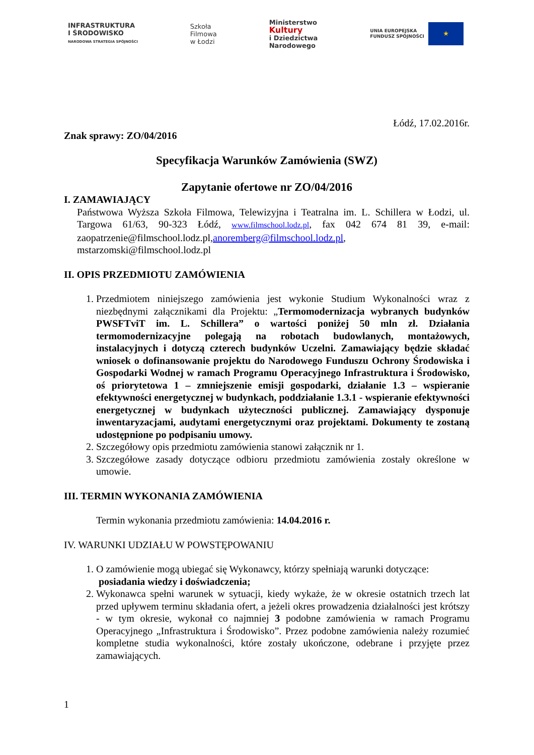INFRASTRUKTURA
I ŚRODOWISKO
NARODOWA STRATEGIA SPÓJNOŚCI
Szkoła
Filmowa
w Łodzi
Ministerstwo
Kultury
i Dziedzictwa
Narodowego
UNIA EUROPEJSKA
FUNDUSZ SPÓJNOŚCI ★
Łódź, 17.02.2016r.
Znak sprawy: ZO/04/2016
Specyfikacja Warunków Zamówienia (SWZ)
Zapytanie ofertowe nr ZO/04/2016
I. ZAMAWIAJĄCY
Państwowa Wyższa Szkoła Filmowa, Telewizyjna i Teatralna im. L. Schillera w Łodzi, ul. Targowa 61/63, 90-323 Łódź, www.filmschool.lodz.pl, fax 042 674 81 39, e-mail: zaopatrzenie@filmschool.lodz.pl,anoremberg@filmschool.lodz.pl,
mstarzomski@filmschool.lodz.pl
II. OPIS PRZEDMIOTU ZAMÓWIENIA
1. Przedmiotem niniejszego zamówienia jest wykonie Studium Wykonalności wraz z niezbędnymi załącznikami dla Projektu: „Termomodernizacja wybranych budynków PWSFTviT im. L. Schillera” o wartości poniżej 50 mln zł. Działania termomodernizacyjne polegają na robotach budowlanych, montażowych, instalacyjnych i dotyczą czterech budynków Uczelni. Zamawiający będzie składać wniosek o dofinansowanie projektu do Narodowego Funduszu Ochrony Środowiska i Gospodarki Wodnej w ramach Programu Operacyjnego Infrastruktura i Środowisko, oś priorytetowa 1 – zmniejszenie emisji gospodarki, działanie 1.3 – wspieranie efektywności energetycznej w budynkach, poddziałanie 1.3.1 - wspieranie efektywności energetycznej w budynkach użyteczności publicznej. Zamawiający dysponuje inwentaryzacjami, audytami energetycznymi oraz projektami. Dokumenty te zostaną udostępnione po podpisaniu umowy.
2. Szczegółowy opis przedmiotu zamówienia stanowi załącznik nr 1.
3. Szczegółowe zasady dotyczące odbioru przedmiotu zamówienia zostały określone w umowie.
III. TERMIN WYKONANIA ZAMÓWIENIA
Termin wykonania przedmiotu zamówienia: 14.04.2016 r.
IV. WARUNKI UDZIAŁU W POWSTĘPOWANIU
1. O zamówienie mogą ubiegać się Wykonawcy, którzy spełniają warunki dotyczące:
posiadania wiedzy i doświadczenia;
2. Wykonawca spełni warunek w sytuacji, kiedy wykaże, że w okresie ostatnich trzech lat przed upływem terminu składania ofert, a jeżeli okres prowadzenia działalności jest krótszy - w tym okresie, wykonał co najmniej 3 podobne zamówienia w ramach Programu Operacyjnego „Infrastruktura i Środowisko”. Przez podobne zamówienia należy rozumieć kompletne studia wykonalności, które zostały ukończone, odebrane i przyjęte przez zamawiających.
1